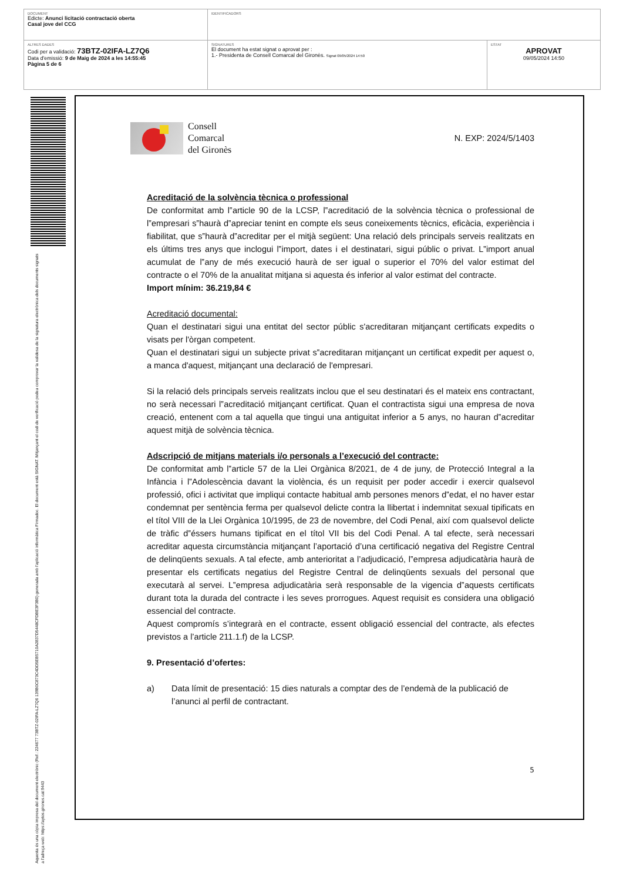| DOCUMENT Edicte: Anunci licitació contractació oberta Casal jove del CCG | IDENTIFICADORS | |
| ALTRES DADES Codi per a validació: 73BTZ-02IFA-LZ7Q6 Data d'emissió: 9 de Maig de 2024 a les 14:55:45 Pàgina 5 de 6 | SIGNATURES El document ha estat signat o aprovat per : 1.- Presidenta de Consell Comarcal del Gironès. Signat 09/05/2024 14:50 | ESTAT APROVAT 09/05/2024 14:50 |
Aquesta és una còpia impresa del document electrònic (Ref.: 224677 73BTZ-02IFA-LZ7Q6 139B0C873C4DD5EB5710A2837D5448CFDBE3F3B0) generada amb l'aplicació informàtica Firmadoc. El document està SIGNAT. Mitjançant el codi de verificació podeu comprovar la validesa de la signatura electrònica dels documents signats a l'adreça web: https://aytos.girones.cat:9443
Consell
Comarcal
del Gironès
N. EXP: 2024/5/1403
Acreditació de la solvència tècnica o professional
De conformitat amb l‟article 90 de la LCSP, l‟acreditació de la solvència tècnica o professional de l‟empresari s‟haurà d‟apreciar tenint en compte els seus coneixements tècnics, eficàcia, experiència i fiabilitat, que s‟haurà d‟acreditar per el mitjà següent: Una relació dels principals serveis realitzats en els últims tres anys que inclogui l‟import, dates i el destinatari, sigui públic o privat. L‟import anual acumulat de l‟any de més execució haurà de ser igual o superior el 70% del valor estimat del contracte o el 70% de la anualitat mitjana si aquesta és inferior al valor estimat del contracte.
Import mínim: 36.219,84 €
Acreditació documental:
Quan el destinatari sigui una entitat del sector públic s'acreditaran mitjançant certificats expedits o visats per l'òrgan competent.
Quan el destinatari sigui un subjecte privat s‟acreditaran mitjançant un certificat expedit per aquest o, a manca d'aquest, mitjançant una declaració de l'empresari.
Si la relació dels principals serveis realitzats inclou que el seu destinatari és el mateix ens contractant, no serà necessari l‟acreditació mitjançant certificat. Quan el contractista sigui una empresa de nova creació, entenent com a tal aquella que tingui una antiguitat inferior a 5 anys, no hauran d‟acreditar aquest mitjà de solvència tècnica.
Adscripció de mitjans materials i/o personals a l’execució del contracte:
De conformitat amb l‟article 57 de la Llei Orgànica 8/2021, de 4 de juny, de Protecció Integral a la Infància i l‟Adolescència davant la violència, és un requisit per poder accedir i exercir qualsevol professió, ofici i activitat que impliqui contacte habitual amb persones menors d‟edat, el no haver estar condemnat per sentència ferma per qualsevol delicte contra la llibertat i indemnitat sexual tipificats en el títol VIII de la Llei Orgànica 10/1995, de 23 de novembre, del Codi Penal, així com qualsevol delicte de tràfic d‟éssers humans tipificat en el títol VII bis del Codi Penal. A tal efecte, serà necessari acreditar aquesta circumstància mitjançant l’aportació d’una certificació negativa del Registre Central de delinqüents sexuals. A tal efecte, amb anterioritat a l’adjudicació, l‟empresa adjudicatària haurà de presentar els certificats negatius del Registre Central de delinqüents sexuals del personal que executarà al servei. L‟empresa adjudicatària serà responsable de la vigencia d‟aquests certificats durant tota la durada del contracte i les seves prorrogues. Aquest requisit es considera una obligació essencial del contracte.
Aquest compromís s’integrarà en el contracte, essent obligació essencial del contracte, als efectes previstos a l’article 211.1.f) de la LCSP.
9. Presentació d’ofertes:
a) Data límit de presentació: 15 dies naturals a comptar des de l’endemà de la publicació de l’anunci al perfil de contractant.
5